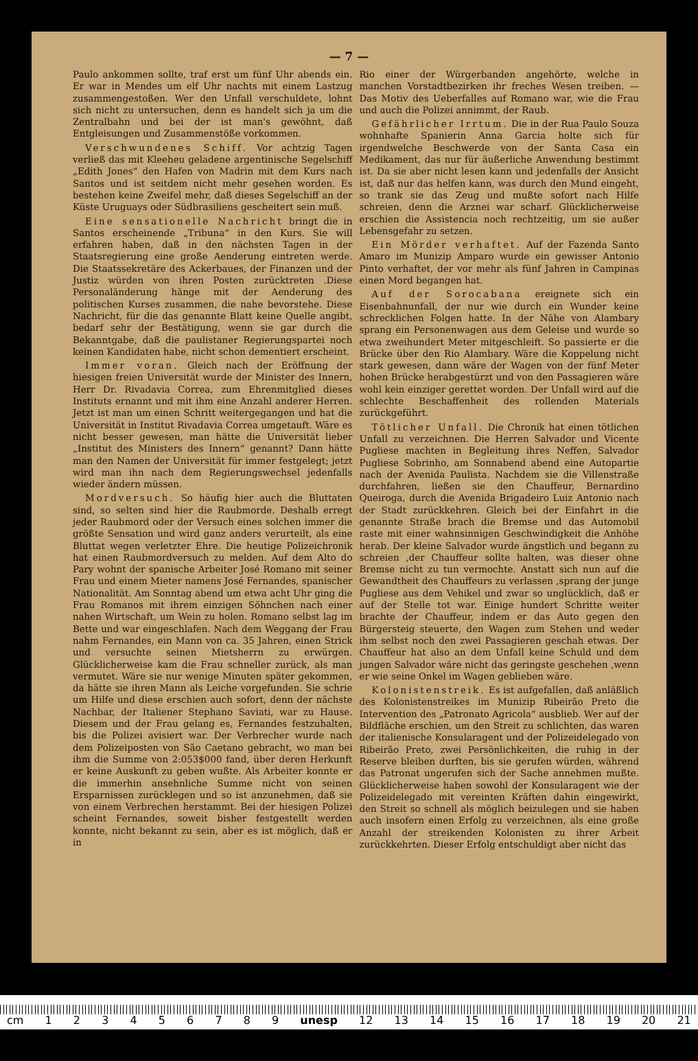— 7 —
Paulo ankommen sollte, traf erst um fünf Uhr abends ein. Er war in Mendes um elf Uhr nachts mit einem Lastzug zusammengestoßen. Wer den Unfall verschuldete, lohnt sich nicht zu untersuchen, denn es handelt sich ja um die Zentralbahn und bei der ist man's gewöhnt, daß Entgleisungen und Zusammenstöße vorkommen.
Verschwundenes Schiff. Vor achtzig Tagen verließ das mit Kleeheu geladene argentinische Segelschiff „Edith Jones“ den Hafen von Madrin mit dem Kurs nach Santos und ist seitdem nicht mehr gesehen worden. Es bestehen keine Zweifel mehr, daß dieses Segelschiff an der Küste Uruguays oder Südbrasiliens gescheitert sein muß.
Eine sensationelle Nachricht bringt die in Santos erscheinende „Tribuna“ in den Kurs. Sie will erfahren haben, daß in den nächsten Tagen in der Staatsregierung eine große Aenderung eintreten werde. Die Staatssekretäre des Ackerbaues, der Finanzen und der Justiz würden von ihren Posten zurücktreten .Diese Personaländerung hänge mit der Aenderung des politischen Kurses zusammen, die nahe bevorstehe. Diese Nachricht, für die das genannte Blatt keine Quelle angibt, bedarf sehr der Bestätigung, wenn sie gar durch die Bekanntgabe, daß die paulistaner Regierungspartei noch keinen Kandidaten habe, nicht schon dementiert erscheint.
Immer voran. Gleich nach der Eröffnung der hiesigen freien Universität wurde der Minister des Innern, Herr Dr. Rivadavia Correa, zum Ehrenmitglied dieses Instituts ernannt und mit ihm eine Anzahl anderer Herren. Jetzt ist man um einen Schritt weitergegangen und hat die Universität in Institut Rivadavia Correa umgetauft. Wäre es nicht besser gewesen, man hätte die Universität lieber „Institut des Ministers des Innern“ genannt? Dann hätte man den Namen der Universität für immer festgelegt; jetzt wird man ihn nach dem Regierungswechsel jedenfalls wieder ändern müssen.
Mordversuch. So häufig hier auch die Bluttaten sind, so selten sind hier die Raubmorde. Deshalb erregt jeder Raubmord oder der Versuch eines solchen immer die größte Sensation und wird ganz anders verurteilt, als eine Bluttat wegen verletzter Ehre. Die heutige Polizeichronik hat einen Raubmordversuch zu melden. Auf dem Alto do Pary wohnt der spanische Arbeiter José Romano mit seiner Frau und einem Mieter namens José Fernandes, spanischer Nationalität. Am Sonntag abend um etwa acht Uhr ging die Frau Romanos mit ihrem einzigen Söhnchen nach einer nahen Wirtschaft, um Wein zu holen. Romano selbst lag im Bette und war eingeschlafen. Nach dem Weggang der Frau nahm Fernandes, ein Mann von ca. 35 Jahren, einen Strick und versuchte seinen Mietsherrn zu erwürgen. Glücklicherweise kam die Frau schneller zurück, als man vermutet. Wäre sie nur wenige Minuten später gekommen, da hätte sie ihren Mann als Leiche vorgefunden. Sie schrie um Hilfe und diese erschien auch sofort, denn der nächste Nachbar, der Italiener Stephano Saviati, war zu Hause. Diesem und der Frau gelang es, Fernandes festzuhalten, bis die Polizei avisiert war. Der Verbrecher wurde nach dem Polizeiposten von São Caetano gebracht, wo man bei ihm die Summe von 2:053$000 fand, über deren Herkunft er keine Auskunft zu geben wußte. Als Arbeiter konnte er die immerhin ansehnliche Summe nicht von seinen Ersparnissen zurücklegen und so ist anzunehmen, daß sie von einem Verbrechen herstammt. Bei der hiesigen Polizei scheint Fernandes, soweit bisher festgestellt werden konnte, nicht bekannt zu sein, aber es ist möglich, daß er in
Rio einer der Würgerbanden angehörte, welche in manchen Vorstadtbezirken ihr freches Wesen treiben. — Das Motiv des Ueberfalles auf Romano war, wie die Frau und auch die Polizei annimmt, der Raub.
Gefährlicher Irrtum. Die in der Rua Paulo Souza wohnhafte Spanierin Anna Garcia holte sich für irgendwelche Beschwerde von der Santa Casa ein Medikament, das nur für äußerliche Anwendung bestimmt ist. Da sie aber nicht lesen kann und jedenfalls der Ansicht ist, daß nur das helfen kann, was durch den Mund eingeht, so trank sie das Zeug und mußte sofort nach Hilfe schreien, denn die Arznei war scharf. Glücklicherweise erschien die Assistencia noch rechtzeitig, um sie außer Lebensgefahr zu setzen.
Ein Mörder verhaftet. Auf der Fazenda Santo Amaro im Munizip Amparo wurde ein gewisser Antonio Pinto verhaftet, der vor mehr als fünf Jahren in Campinas einen Mord begangen hat.
Auf der Sorocabana ereignete sich ein Eisenbahnunfall, der nur wie durch ein Wunder keine schrecklichen Folgen hatte. In der Nähe von Alambary sprang ein Personenwagen aus dem Geleise und wurde so etwa zweihundert Meter mitgeschleift. So passierte er die Brücke über den Rio Alambary. Wäre die Koppelung nicht stark gewesen, dann wäre der Wagen von der fünf Meter hohen Brücke herabgestürzt und von den Passagieren wäre wohl kein einziger gerettet worden. Der Unfall wird auf die schlechte Beschaffenheit des rollenden Materials zurückgeführt.
Tötlicher Unfall. Die Chronik hat einen tötlichen Unfall zu verzeichnen. Die Herren Salvador und Vicente Pugliese machten in Begleitung ihres Neffen, Salvador Pugliese Sobrinho, am Sonnabend abend eine Autopartie nach der Avenida Paulista. Nachdem sie die Villenstraße durchfahren, ließen sie den Chauffeur, Bernardino Queiroga, durch die Avenida Brigadeiro Luiz Antonio nach der Stadt zurückkehren. Gleich bei der Einfahrt in die genannte Straße brach die Bremse und das Automobil raste mit einer wahnsinnigen Geschwindigkeit die Anhöhe herab. Der kleine Salvador wurde ängstlich und begann zu schreien ,der Chauffeur sollte halten, was dieser ohne Bremse nicht zu tun vermochte. Anstatt sich nun auf die Gewandtheit des Chauffeurs zu verlassen ,sprang der junge Pugliese aus dem Vehikel und zwar so unglücklich, daß er auf der Stelle tot war. Einige hundert Schritte weiter brachte der Chauffeur, indem er das Auto gegen den Bürgersteig steuerte, den Wagen zum Stehen und weder ihm selbst noch den zwei Passagieren geschah etwas. Der Chauffeur hat also an dem Unfall keine Schuld und dem jungen Salvador wäre nicht das geringste geschehen ,wenn er wie seine Onkel im Wagen geblieben wäre.
Kolonistenstreik. Es ist aufgefallen, daß anläßlich des Kolonistenstreikes im Munizip Ribeirão Preto die Intervention des „Patronato Agricola“ ausblieb. Wer auf der Bildfläche erschien, um den Streit zu schlichten, das waren der italienische Konsularagent und der Polizeidelegado von Ribeirão Preto, zwei Persönlichkeiten, die ruhig in der Reserve bleiben durften, bis sie gerufen würden, während das Patronat ungerufen sich der Sache annehmen mußte. Glücklicherweise haben sowohl der Konsularagent wie der Polizeidelegado mit vereinten Kräften dahin eingewirkt, den Streit so schnell als möglich beizulegen und sie haben auch insofern einen Erfolg zu verzeichnen, als eine große Anzahl der streikenden Kolonisten zu ihrer Arbeit zurückkehrten. Dieser Erfolg entschuldigt aber nicht das
cm 123456789 unesp 12 13 14 15 16 17 18 19 20 21